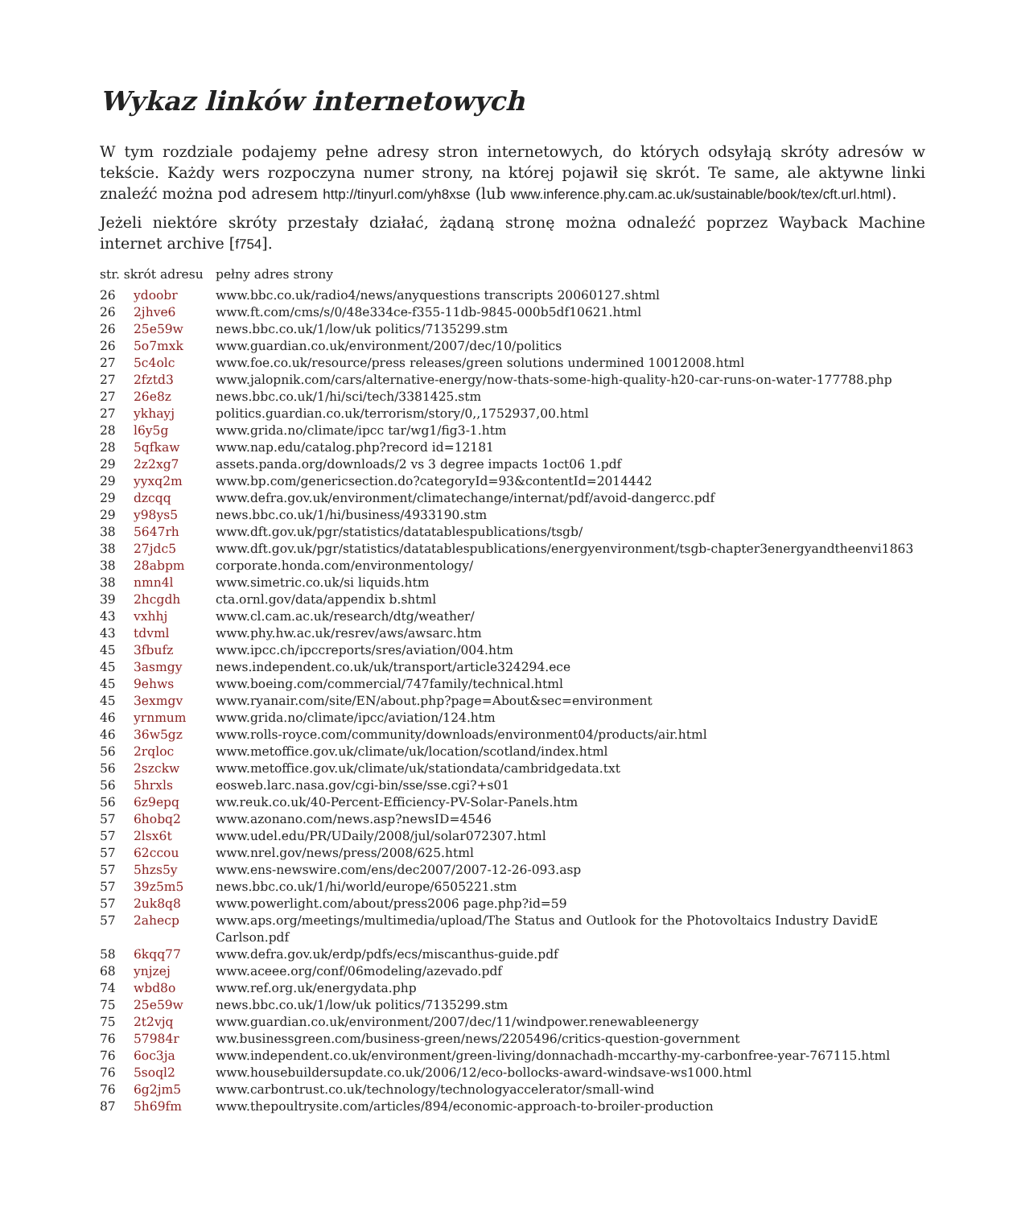Wykaz linków internetowych
W tym rozdziale podajemy pełne adresy stron internetowych, do których odsyłają skróty adresów w tekście. Każdy wers rozpoczyna numer strony, na której pojawił się skrót. Te same, ale aktywne linki znaleźć można pod adresem http://tinyurl.com/yh8xse (lub www.inference.phy.cam.ac.uk/sustainable/book/tex/cft.url.html).
Jeżeli niektóre skróty przestały działać, żądaną stronę można odnaleźć poprzez Wayback Machine internet archive [f754].
| str. skrót adresu | | pełny adres strony |
| --- | --- | --- |
| 26 | ydoobr | www.bbc.co.uk/radio4/news/anyquestions transcripts 20060127.shtml |
| 26 | 2jhve6 | www.ft.com/cms/s/0/48e334ce-f355-11db-9845-000b5df10621.html |
| 26 | 25e59w | news.bbc.co.uk/1/low/uk politics/7135299.stm |
| 26 | 5o7mxk | www.guardian.co.uk/environment/2007/dec/10/politics |
| 27 | 5c4olc | www.foe.co.uk/resource/press releases/green solutions undermined 10012008.html |
| 27 | 2fztd3 | www.jalopnik.com/cars/alternative-energy/now-thats-some-high-quality-h20-car-runs-on-water-177788.php |
| 27 | 26e8z | news.bbc.co.uk/1/hi/sci/tech/3381425.stm |
| 27 | ykhayj | politics.guardian.co.uk/terrorism/story/0,,1752937,00.html |
| 28 | l6y5g | www.grida.no/climate/ipcc tar/wg1/fig3-1.htm |
| 28 | 5qfkaw | www.nap.edu/catalog.php?record id=12181 |
| 29 | 2z2xg7 | assets.panda.org/downloads/2 vs 3 degree impacts 1oct06 1.pdf |
| 29 | yyxq2m | www.bp.com/genericsection.do?categoryId=93&contentId=2014442 |
| 29 | dzcqq | www.defra.gov.uk/environment/climatechange/internat/pdf/avoid-dangercc.pdf |
| 29 | y98ys5 | news.bbc.co.uk/1/hi/business/4933190.stm |
| 38 | 5647rh | www.dft.gov.uk/pgr/statistics/datatablespublications/tsgb/ |
| 38 | 27jdc5 | www.dft.gov.uk/pgr/statistics/datatablespublications/energyenvironment/tsgb-chapter3energyandtheenvi1863 |
| 38 | 28abpm | corporate.honda.com/environmentology/ |
| 38 | nmn4l | www.simetric.co.uk/si liquids.htm |
| 39 | 2hcgdh | cta.ornl.gov/data/appendix b.shtml |
| 43 | vxhhj | www.cl.cam.ac.uk/research/dtg/weather/ |
| 43 | tdvml | www.phy.hw.ac.uk/resrev/aws/awsarc.htm |
| 45 | 3fbufz | www.ipcc.ch/ipccreports/sres/aviation/004.htm |
| 45 | 3asmgy | news.independent.co.uk/uk/transport/article324294.ece |
| 45 | 9ehws | www.boeing.com/commercial/747family/technical.html |
| 45 | 3exmgv | www.ryanair.com/site/EN/about.php?page=About&sec=environment |
| 46 | yrnmum | www.grida.no/climate/ipcc/aviation/124.htm |
| 46 | 36w5gz | www.rolls-royce.com/community/downloads/environment04/products/air.html |
| 56 | 2rqloc | www.metoffice.gov.uk/climate/uk/location/scotland/index.html |
| 56 | 2szckw | www.metoffice.gov.uk/climate/uk/stationdata/cambridgedata.txt |
| 56 | 5hrxls | eosweb.larc.nasa.gov/cgi-bin/sse/sse.cgi?+s01 |
| 56 | 6z9epq | ww.reuk.co.uk/40-Percent-Efficiency-PV-Solar-Panels.htm |
| 57 | 6hobq2 | www.azonano.com/news.asp?newsID=4546 |
| 57 | 2lsx6t | www.udel.edu/PR/UDaily/2008/jul/solar072307.html |
| 57 | 62ccou | www.nrel.gov/news/press/2008/625.html |
| 57 | 5hzs5y | www.ens-newswire.com/ens/dec2007/2007-12-26-093.asp |
| 57 | 39z5m5 | news.bbc.co.uk/1/hi/world/europe/6505221.stm |
| 57 | 2uk8q8 | www.powerlight.com/about/press2006 page.php?id=59 |
| 57 | 2ahecp | www.aps.org/meetings/multimedia/upload/The Status and Outlook for the Photovoltaics Industry DavidE Carlson.pdf |
| 58 | 6kqq77 | www.defra.gov.uk/erdp/pdfs/ecs/miscanthus-guide.pdf |
| 68 | ynjzej | www.aceee.org/conf/06modeling/azevado.pdf |
| 74 | wbd8o | www.ref.org.uk/energydata.php |
| 75 | 25e59w | news.bbc.co.uk/1/low/uk politics/7135299.stm |
| 75 | 2t2vjq | www.guardian.co.uk/environment/2007/dec/11/windpower.renewableenergy |
| 76 | 57984r | ww.businessgreen.com/business-green/news/2205496/critics-question-government |
| 76 | 6oc3ja | www.independent.co.uk/environment/green-living/donnachadh-mccarthy-my-carbonfree-year-767115.html |
| 76 | 5soql2 | www.housebuildersupdate.co.uk/2006/12/eco-bollocks-award-windsave-ws1000.html |
| 76 | 6g2jm5 | www.carbontrust.co.uk/technology/technologyaccelerator/small-wind |
| 87 | 5h69fm | www.thepoultrysite.com/articles/894/economic-approach-to-broiler-production |